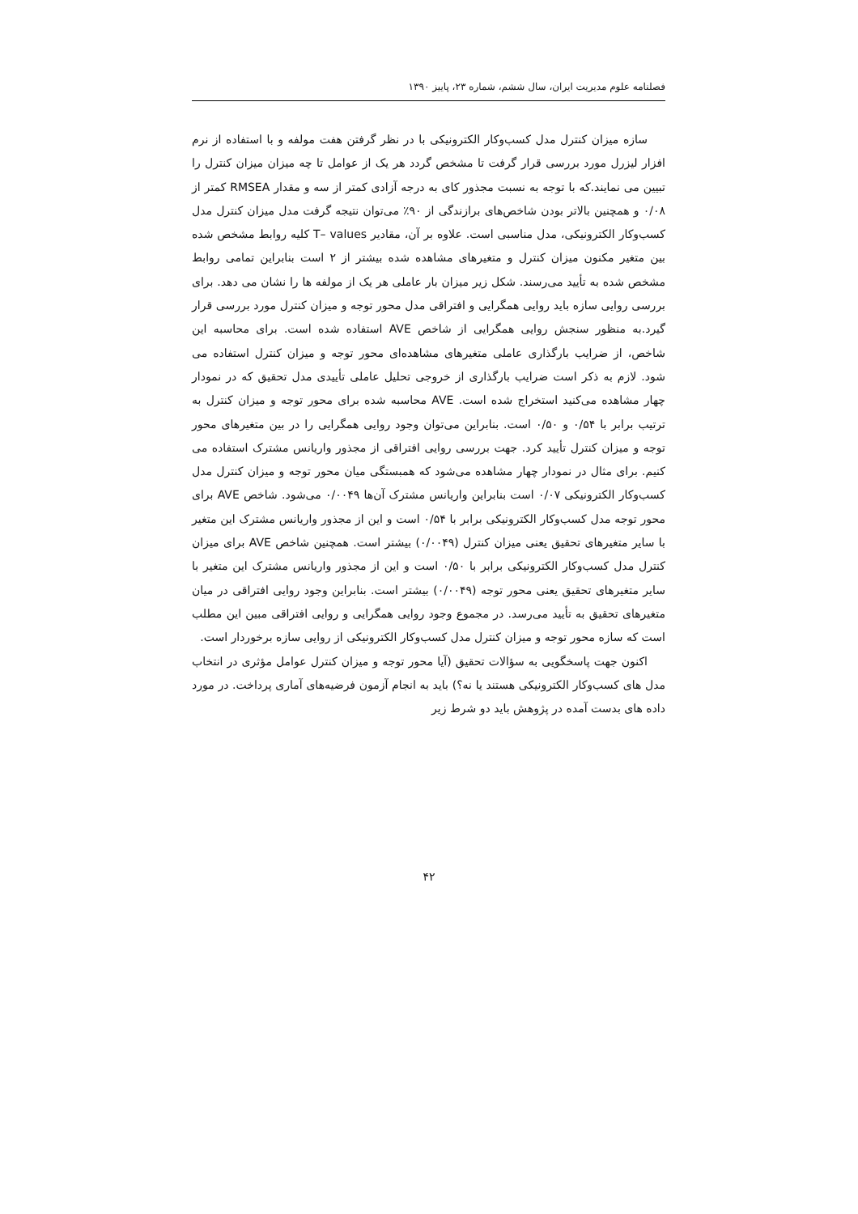فصلنامه علوم مدیریت ایران، سال ششم، شماره ۲۳، پاییز ۱۳۹۰
سازه میزان کنترل مدل کسب‌وکار الکترونیکی با در نظر گرفتن هفت مولفه و با استفاده از نرم افزار لیزرل مورد بررسی قرار گرفت تا مشخص گردد هر یک از عوامل تا چه میزان میزان کنترل را تبیین می نمایند.که با توجه به نسبت مجذور کای به درجه آزادی کمتر از سه و مقدار RMSEA کمتر از ۰/۰۸ و همچنین بالاتر بودن شاخص‌های برازندگی از ۹۰٪ می‌توان نتیجه گرفت مدل میزان کنترل مدل کسب‌وکار الکترونیکی، مدل مناسبی است. علاوه بر آن، مقادیر T– values کلیه روابط مشخص شده بین متغیر مکنون میزان کنترل و متغیرهای مشاهده شده بیشتر از ۲ است بنابراین تمامی روابط مشخص شده به تأیید می‌رسند. شکل زیر میزان بار عاملی هر یک از مولفه ها را نشان می دهد. برای بررسی روایی سازه باید روایی همگرایی و افتراقی مدل محور توجه و میزان کنترل مورد بررسی قرار گیرد.به منظور سنجش روایی همگرایی از شاخص AVE استفاده شده است. برای محاسبه این شاخص، از ضرایب بارگذاری عاملی متغیرهای مشاهده‌ای محور توجه و میزان کنترل استفاده می شود. لازم به ذکر است ضرایب بارگذاری از خروجی تحلیل عاملی تأییدی مدل تحقیق که در نمودار چهار مشاهده می‌کنید استخراج شده است. AVE محاسبه شده برای محور توجه و میزان کنترل به ترتیب برابر با ۰/۵۴ و ۰/۵۰ است. بنابراین می‌توان وجود روایی همگرایی را در بین متغیرهای محور توجه و میزان کنترل تأیید کرد. جهت بررسی روایی افتراقی از مجذور واریانس مشترک استفاده می کنیم. برای مثال در نمودار چهار مشاهده می‌شود که همبستگی میان محور توجه و میزان کنترل مدل کسب‌وکار الکترونیکی ۰/۰۷ است بنابراین واریانس مشترک آن‌ها ۰/۰۰۴۹ می‌شود. شاخص AVE برای محور توجه مدل کسب‌وکار الکترونیکی برابر با ۰/۵۴ است و این از مجذور واریانس مشترک این متغیر با سایر متغیرهای تحقیق یعنی میزان کنترل (۰/۰۰۴۹) بیشتر است. همچنین شاخص AVE برای میزان کنترل مدل کسب‌وکار الکترونیکی برابر با ۰/۵۰ است و این از مجذور واریانس مشترک این متغیر با سایر متغیرهای تحقیق یعنی محور توجه (۰/۰۰۴۹) بیشتر است. بنابراین وجود روایی افتراقی در میان متغیرهای تحقیق به تأیید می‌رسد. در مجموع وجود روایی همگرایی و روایی افتراقی مبین این مطلب است که سازه محور توجه و میزان کنترل مدل کسب‌وکار الکترونیکی از روایی سازه برخوردار است.
اکنون جهت پاسخگویی به سؤالات تحقیق (آیا محور توجه و میزان کنترل عوامل مؤثری در انتخاب مدل های کسب‌وکار الکترونیکی هستند یا نه؟) باید به انجام آزمون فرضیه‌های آماری پرداخت. در مورد داده های بدست آمده در پژوهش باید دو شرط زیر
۴۲